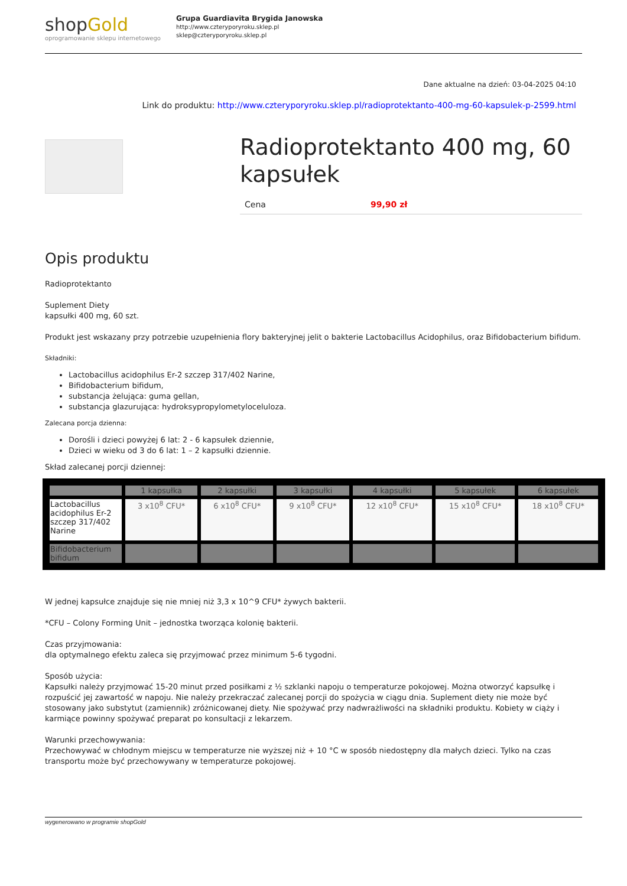shopGold
oprogramowanie sklepu internetowego
Grupa Guardiavita Brygida Janowska
http://www.czteryporyroku.sklep.pl
sklep@czteryporyroku.sklep.pl
Dane aktualne na dzień: 03-04-2025 04:10
Link do produktu: http://www.czteryporyroku.sklep.pl/radioprotektanto-400-mg-60-kapsulek-p-2599.html
Radioprotektanto 400 mg, 60 kapsułek
Cena 99,90 zł
Opis produktu
Radioprotektanto
Suplement Diety
kapsułki 400 mg, 60 szt.
Produkt jest wskazany przy potrzebie uzupełnienia flory bakteryjnej jelit o bakterie Lactobacillus Acidophilus, oraz Bifidobacterium bifidum.
Składniki:
Lactobacillus acidophilus Er-2 szczep 317/402 Narine,
Bifidobacterium bifidum,
substancja żelująca: guma gellan,
substancja glazurująca: hydroksypropylometyloceluloza.
Zalecana porcja dzienna:
Dorośli i dzieci powyżej 6 lat: 2 - 6 kapsułek dziennie,
Dzieci w wieku od 3 do 6 lat: 1 – 2 kapsułki dziennie.
Skład zalecanej porcji dziennej:
| | 1 kapsułka | 2 kapsułki | 3 kapsułki | 4 kapsułki | 5 kapsułek | 6 kapsułek |
| --- | --- | --- | --- | --- | --- | --- |
| Lactobacillus acidophilus Er-2 szczep 317/402 Narine | 3 x10<sup>8</sup> CFU* | 6 x10<sup>8</sup> CFU* | 9 x10<sup>8</sup> CFU* | 12 x10<sup>8</sup> CFU* | 15 x10<sup>8</sup> CFU* | 18 x10<sup>8</sup> CFU* |
| Bifidobacterium bifidum | | | | | | |
W jednej kapsułce znajduje się nie mniej niż 3,3 x 10^9 CFU* żywych bakterii.
*CFU – Colony Forming Unit – jednostka tworząca kolonię bakterii.
Czas przyjmowania:
dla optymalnego efektu zaleca się przyjmować przez minimum 5-6 tygodni.
Sposób użycia:
Kapsułki należy przyjmować 15-20 minut przed posiłkami z ½ szklanki napoju o temperaturze pokojowej. Można otworzyć kapsułkę i rozpuścić jej zawartość w napoju. Nie należy przekraczać zalecanej porcji do spożycia w ciągu dnia. Suplement diety nie może być stosowany jako substytut (zamiennik) zróżnicowanej diety. Nie spożywać przy nadwrażliwości na składniki produktu. Kobiety w ciąży i karmiące powinny spożywać preparat po konsultacji z lekarzem.
Warunki przechowywania:
Przechowywać w chłodnym miejscu w temperaturze nie wyższej niż + 10 °C w sposób niedostępny dla małych dzieci. Tylko na czas transportu może być przechowywany w temperaturze pokojowej.
wygenerowano w programie shopGold